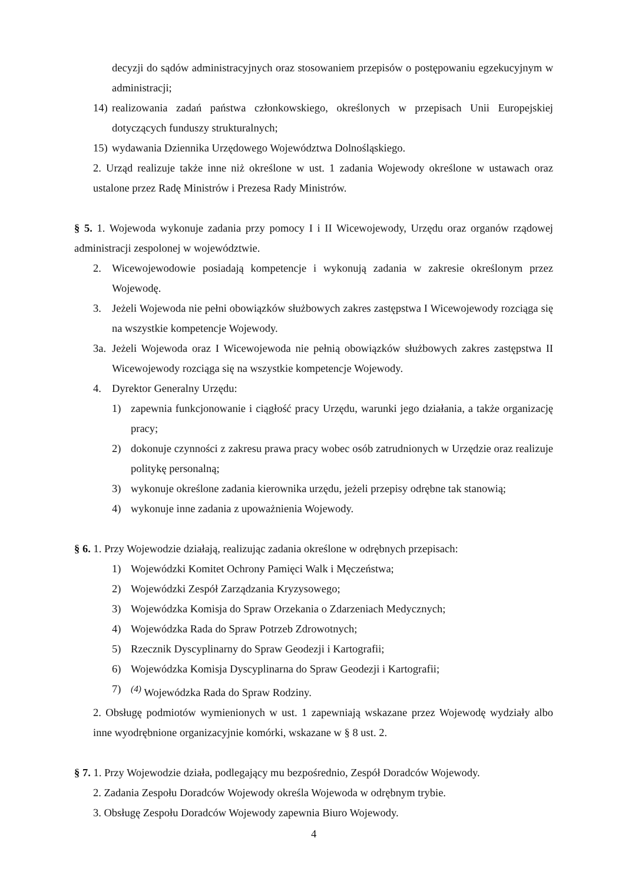decyzji do sądów administracyjnych oraz stosowaniem przepisów o postępowaniu egzekucyjnym w administracji;
14) realizowania zadań państwa członkowskiego, określonych w przepisach Unii Europejskiej dotyczących funduszy strukturalnych;
15) wydawania Dziennika Urzędowego Województwa Dolnośląskiego.
2. Urząd realizuje także inne niż określone w ust. 1 zadania Wojewody określone w ustawach oraz ustalone przez Radę Ministrów i Prezesa Rady Ministrów.
§ 5. 1. Wojewoda wykonuje zadania przy pomocy I i II Wicewojewody, Urzędu oraz organów rządowej administracji zespolonej w województwie.
2. Wicewojewodowie posiadają kompetencje i wykonują zadania w zakresie określonym przez Wojewodę.
3. Jeżeli Wojewoda nie pełni obowiązków służbowych zakres zastępstwa I Wicewojewody rozciąga się na wszystkie kompetencje Wojewody.
3a. Jeżeli Wojewoda oraz I Wicewojewoda nie pełnią obowiązków służbowych zakres zastępstwa II Wicewojewody rozciąga się na wszystkie kompetencje Wojewody.
4. Dyrektor Generalny Urzędu:
1) zapewnia funkcjonowanie i ciągłość pracy Urzędu, warunki jego działania, a także organizację pracy;
2) dokonuje czynności z zakresu prawa pracy wobec osób zatrudnionych w Urzędzie oraz realizuje politykę personalną;
3) wykonuje określone zadania kierownika urzędu, jeżeli przepisy odrębne tak stanowią;
4) wykonuje inne zadania z upoważnienia Wojewody.
§ 6. 1. Przy Wojewodzie działają, realizując zadania określone w odrębnych przepisach:
1) Wojewódzki Komitet Ochrony Pamięci Walk i Męczeństwa;
2) Wojewódzki Zespół Zarządzania Kryzysowego;
3) Wojewódzka Komisja do Spraw Orzekania o Zdarzeniach Medycznych;
4) Wojewódzka Rada do Spraw Potrzeb Zdrowotnych;
5) Rzecznik Dyscyplinarny do Spraw Geodezji i Kartografii;
6) Wojewódzka Komisja Dyscyplinarna do Spraw Geodezji i Kartografii;
7) <sup>(4)</sup> Wojewódzka Rada do Spraw Rodziny.
2. Obsługę podmiotów wymienionych w ust. 1 zapewniają wskazane przez Wojewodę wydziały albo inne wyodrębnione organizacyjnie komórki, wskazane w § 8 ust. 2.
§ 7. 1. Przy Wojewodzie działa, podlegający mu bezpośrednio, Zespół Doradców Wojewody.
2. Zadania Zespołu Doradców Wojewody określa Wojewoda w odrębnym trybie.
3. Obsługę Zespołu Doradców Wojewody zapewnia Biuro Wojewody.
4